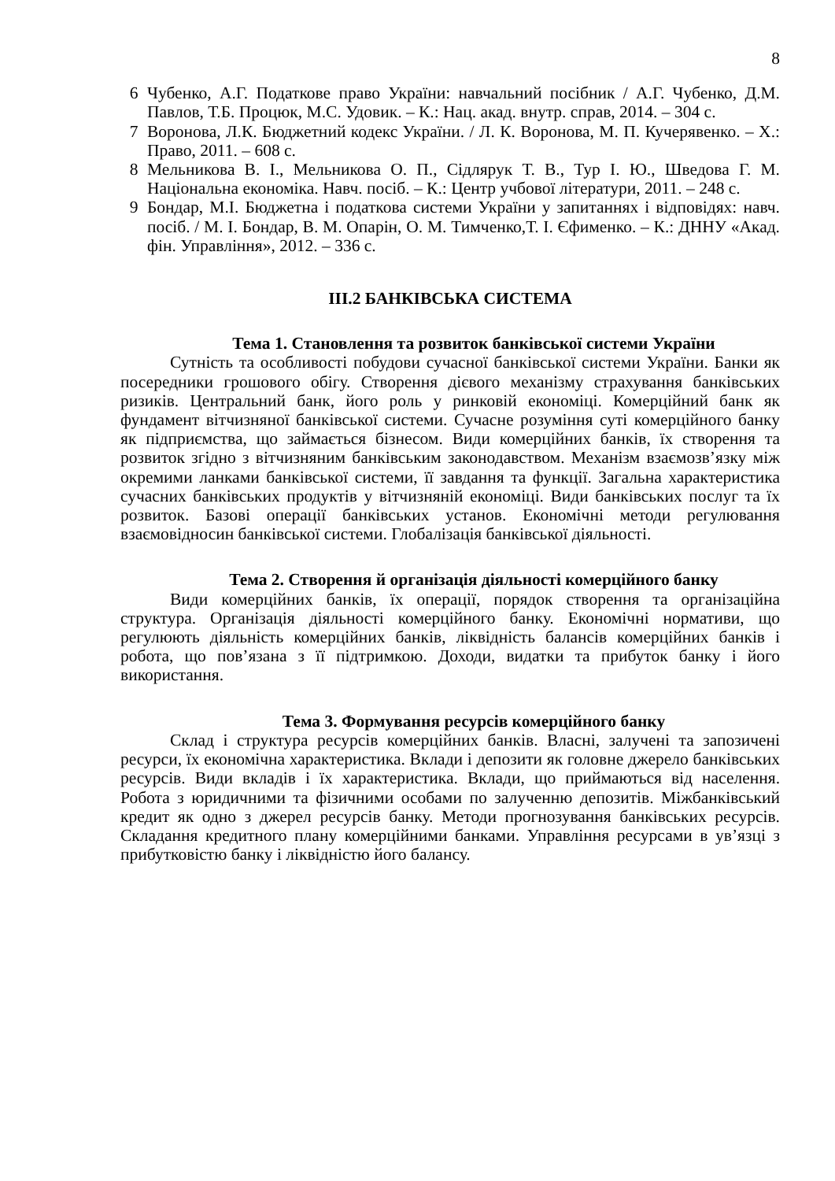8
6 Чубенко, А.Г. Податкове право України: навчальний посібник / А.Г. Чубенко, Д.М. Павлов, Т.Б. Процюк, М.С. Удовик. – К.: Нац. акад. внутр. справ, 2014. – 304 с.
7 Воронова, Л.К. Бюджетний кодекс України. / Л. К. Воронова, М. П. Кучерявенко. – Х.: Право, 2011. – 608 с.
8 Мельникова В. І., Мельникова О. П., Сідлярук Т. В., Тур І. Ю., Шведова Г. М. Національна економіка. Навч. посіб. – К.: Центр учбової літератури, 2011. – 248 с.
9 Бондар, М.І. Бюджетна і податкова системи України у запитаннях і відповідях: навч. посіб. / М. І. Бондар, В. М. Опарін, О. М. Тимченко,Т. І. Єфименко. – К.: ДННУ «Акад. фін. Управління», 2012. – 336 с.
ІІІ.2 БАНКІВСЬКА СИСТЕМА
Тема 1. Становлення та розвиток банківської системи України
Сутність та особливості побудови сучасної банківської системи України. Банки як посередники грошового обігу. Створення дієвого механізму страхування банківських ризиків. Центральний банк, його роль у ринковій економіці. Комерційний банк як фундамент вітчизняної банківської системи. Сучасне розуміння суті комерційного банку як підприємства, що займається бізнесом. Види комерційних банків, їх створення та розвиток згідно з вітчизняним банківським законодавством. Механізм взаємозв’язку між окремими ланками банківської системи, її завдання та функції. Загальна характеристика сучасних банківських продуктів у вітчизняній економіці. Види банківських послуг та їх розвиток. Базові операції банківських установ. Економічні методи регулювання взаємовідносин банківської системи. Глобалізація банківської діяльності.
Тема 2. Створення й організація діяльності комерційного банку
Види комерційних банків, їх операції, порядок створення та організаційна структура. Організація діяльності комерційного банку. Економічні нормативи, що регулюють діяльність комерційних банків, ліквідність балансів комерційних банків і робота, що пов’язана з її підтримкою. Доходи, видатки та прибуток банку і його використання.
Тема 3. Формування ресурсів комерційного банку
Склад і структура ресурсів комерційних банків. Власні, залучені та запозичені ресурси, їх економічна характеристика. Вклади і депозити як головне джерело банківських ресурсів. Види вкладів і їх характеристика. Вклади, що приймаються від населення. Робота з юридичними та фізичними особами по залученню депозитів. Міжбанківський кредит як одно з джерел ресурсів банку. Методи прогнозування банківських ресурсів. Складання кредитного плану комерційними банками. Управління ресурсами в ув’язці з прибутковістю банку і ліквідністю його балансу.